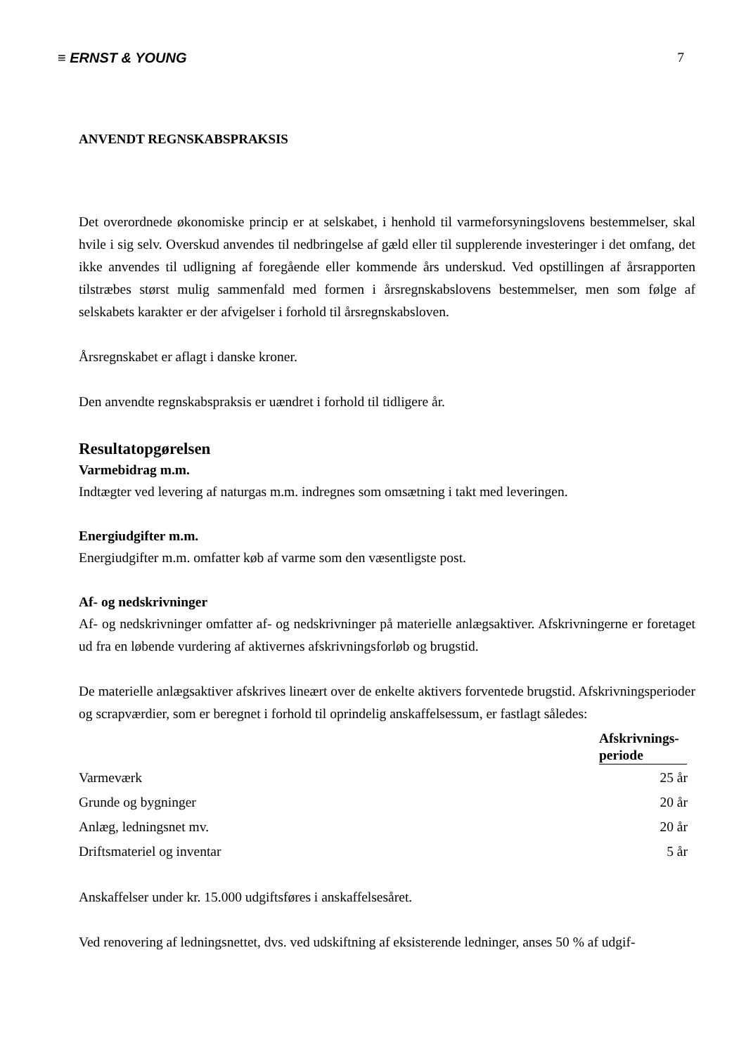≡ ERNST & YOUNG 7
ANVENDT REGNSKABSPRAKSIS
Det overordnede økonomiske princip er at selskabet, i henhold til varmeforsyningslovens bestemmelser, skal hvile i sig selv. Overskud anvendes til nedbringelse af gæld eller til supplerende investeringer i det omfang, det ikke anvendes til udligning af foregående eller kommende års underskud. Ved opstillingen af årsrapporten tilstræbes størst mulig sammenfald med formen i årsregnskabslovens bestemmelser, men som følge af selskabets karakter er der afvigelser i forhold til årsregnskabsloven.
Årsregnskabet er aflagt i danske kroner.
Den anvendte regnskabspraksis er uændret i forhold til tidligere år.
Resultatopgørelsen
Varmebidrag m.m.
Indtægter ved levering af naturgas m.m. indregnes som omsætning i takt med leveringen.
Energiudgifter m.m.
Energiudgifter m.m. omfatter køb af varme som den væsentligste post.
Af- og nedskrivninger
Af- og nedskrivninger omfatter af- og nedskrivninger på materielle anlægsaktiver. Afskrivningerne er foretaget ud fra en løbende vurdering af aktivernes afskrivningsforløb og brugstid.
De materielle anlægsaktiver afskrives lineært over de enkelte aktivers forventede brugstid. Afskrivningsperioder og scrapværdier, som er beregnet i forhold til oprindelig anskaffelsessum, er fastlagt således:
| | Afskrivnings- periode |
| Varmeværk | 25 år |
| Grunde og bygninger | 20 år |
| Anlæg, ledningsnet mv. | 20 år |
| Driftsmateriel og inventar | 5 år |
Anskaffelser under kr. 15.000 udgiftsføres i anskaffelsesåret.
Ved renovering af ledningsnettet, dvs. ved udskiftning af eksisterende ledninger, anses 50 % af udgif-